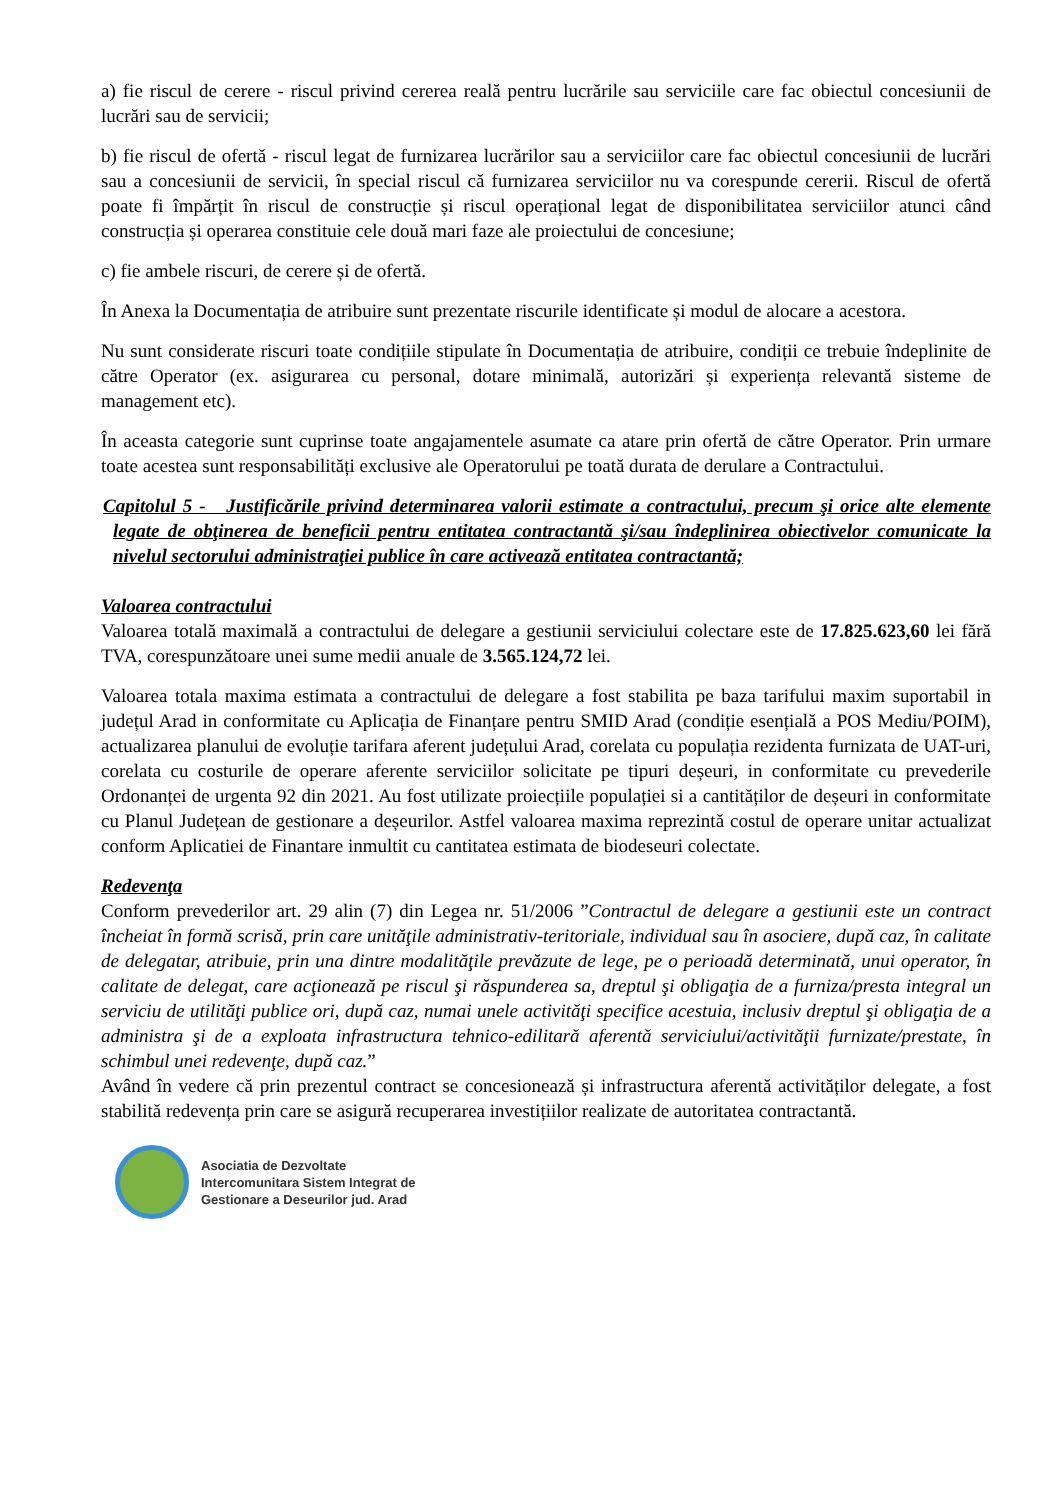a) fie riscul de cerere - riscul privind cererea reală pentru lucrările sau serviciile care fac obiectul concesiunii de lucrări sau de servicii;
b) fie riscul de ofertă - riscul legat de furnizarea lucrărilor sau a serviciilor care fac obiectul concesiunii de lucrări sau a concesiunii de servicii, în special riscul că furnizarea serviciilor nu va corespunde cererii. Riscul de ofertă poate fi împărțit în riscul de construcție și riscul operațional legat de disponibilitatea serviciilor atunci când construcția și operarea constituie cele două mari faze ale proiectului de concesiune;
c) fie ambele riscuri, de cerere și de ofertă.
În Anexa la Documentația de atribuire sunt prezentate riscurile identificate și modul de alocare a acestora.
Nu sunt considerate riscuri toate condițiile stipulate în Documentația de atribuire, condiții ce trebuie îndeplinite de către Operator (ex. asigurarea cu personal, dotare minimală, autorizări și experiența relevantă sisteme de management etc).
În aceasta categorie sunt cuprinse toate angajamentele asumate ca atare prin ofertă de către Operator. Prin urmare toate acestea sunt responsabilități exclusive ale Operatorului pe toată durata de derulare a Contractului.
Capitolul 5 - Justificările privind determinarea valorii estimate a contractului, precum şi orice alte elemente legate de obţinerea de beneficii pentru entitatea contractantă şi/sau îndeplinirea obiectivelor comunicate la nivelul sectorului administraţiei publice în care activează entitatea contractantă;
Valoarea contractului
Valoarea totală maximală a contractului de delegare a gestiunii serviciului colectare este de 17.825.623,60 lei fără TVA, corespunzătoare unei sume medii anuale de 3.565.124,72 lei.
Valoarea totala maxima estimata a contractului de delegare a fost stabilita pe baza tarifului maxim suportabil in județul Arad in conformitate cu Aplicația de Finanțare pentru SMID Arad (condiție esențială a POS Mediu/POIM), actualizarea planului de evoluție tarifara aferent județului Arad, corelata cu populația rezidenta furnizata de UAT-uri, corelata cu costurile de operare aferente serviciilor solicitate pe tipuri deșeuri, in conformitate cu prevederile Ordonanței de urgenta 92 din 2021. Au fost utilizate proiecțiile populației si a cantităților de deșeuri in conformitate cu Planul Județean de gestionare a deșeurilor. Astfel valoarea maxima reprezintă costul de operare unitar actualizat conform Aplicatiei de Finantare inmultit cu cantitatea estimata de biodeseuri colectate.
Redevenţa
Conform prevederilor art. 29 alin (7) din Legea nr. 51/2006 ”Contractul de delegare a gestiunii este un contract încheiat în formă scrisă, prin care unităţile administrativ-teritoriale, individual sau în asociere, după caz, în calitate de delegatar, atribuie, prin una dintre modalităţile prevăzute de lege, pe o perioadă determinată, unui operator, în calitate de delegat, care acţionează pe riscul şi răspunderea sa, dreptul şi obligaţia de a furniza/presta integral un serviciu de utilităţi publice ori, după caz, numai unele activităţi specifice acestuia, inclusiv dreptul şi obligaţia de a administra şi de a exploata infrastructura tehnico-edilitară aferentă serviciului/activităţii furnizate/prestate, în schimbul unei redevenţe, după caz.”
Având în vedere că prin prezentul contract se concesionează și infrastructura aferentă activităților delegate, a fost stabilită redevența prin care se asigură recuperarea investițiilor realizate de autoritatea contractantă.
Asociatia de Dezvoltate
Intercomunitara Sistem Integrat de
Gestionare a Deseurilor jud. Arad